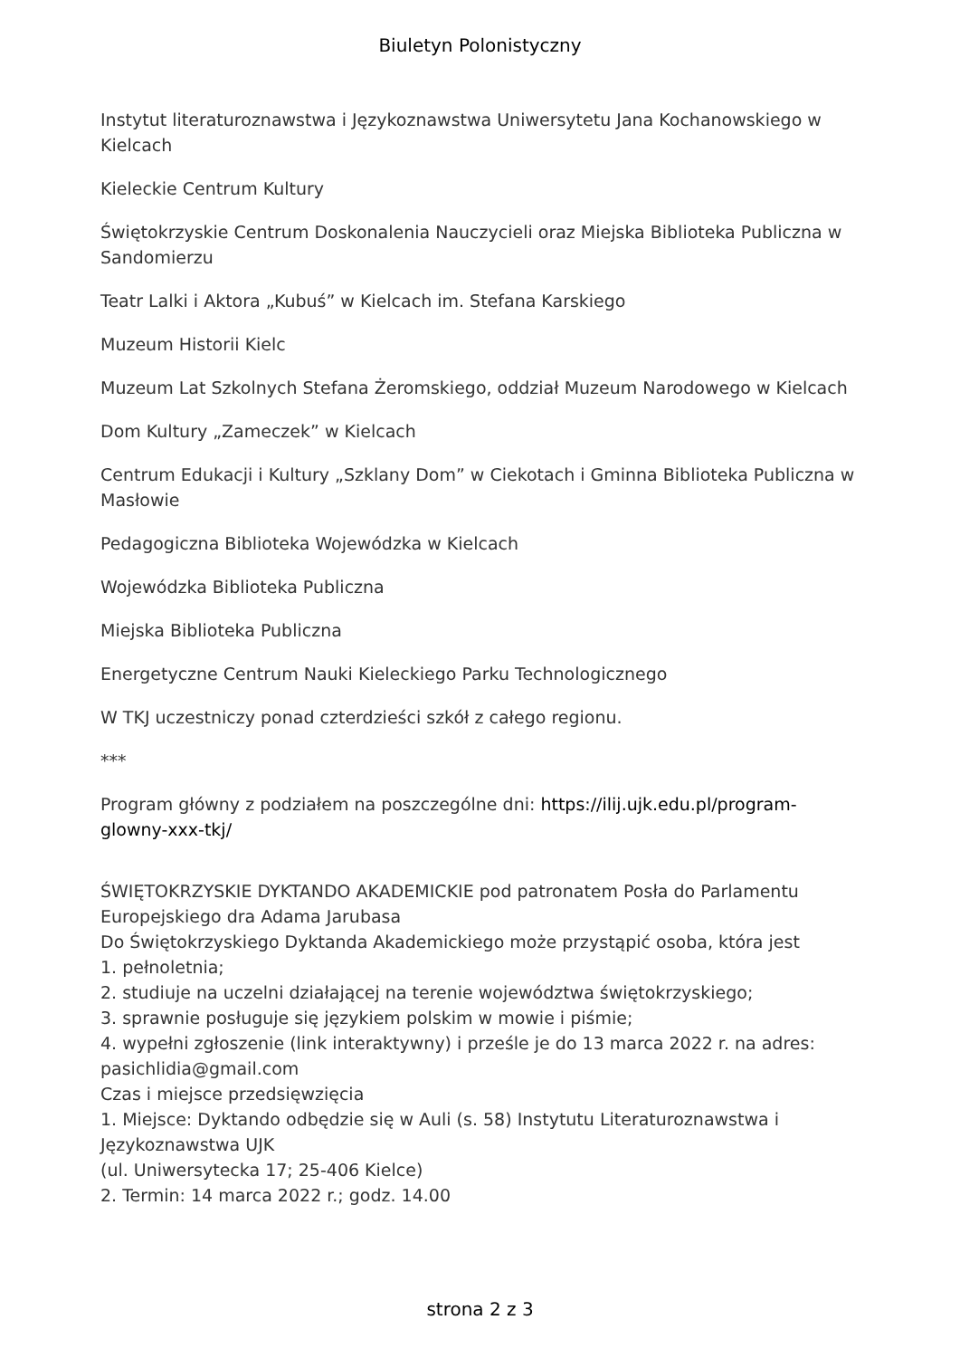Biuletyn Polonistyczny
Instytut literaturoznawstwa i Językoznawstwa Uniwersytetu Jana Kochanowskiego w Kielcach
Kieleckie Centrum Kultury
Świętokrzyskie Centrum Doskonalenia Nauczycieli oraz Miejska Biblioteka Publiczna w Sandomierzu
Teatr Lalki i Aktora „Kubuś” w Kielcach im. Stefana Karskiego
Muzeum Historii Kielc
Muzeum Lat Szkolnych Stefana Żeromskiego, oddział Muzeum Narodowego w Kielcach
Dom Kultury „Zameczek” w Kielcach
Centrum Edukacji i Kultury „Szklany Dom” w Ciekotach i Gminna Biblioteka Publiczna w Masłowie
Pedagogiczna Biblioteka Wojewódzka w Kielcach
Wojewódzka Biblioteka Publiczna
Miejska Biblioteka Publiczna
Energetyczne Centrum Nauki Kieleckiego Parku Technologicznego
W TKJ uczestniczy ponad czterdzieści szkół z całego regionu.
***
Program główny z podziałem na poszczególne dni: https://ilij.ujk.edu.pl/program-glowny-xxx-tkj/
ŚWIĘTOKRZYSKIE DYKTANDO AKADEMICKIE pod patronatem Posła do Parlamentu Europejskiego dra Adama Jarubasa
Do Świętokrzyskiego Dyktanda Akademickiego może przystąpić osoba, która jest
1. pełnoletnia;
2. studiuje na uczelni działającej na terenie województwa świętokrzyskiego;
3. sprawnie posługuje się językiem polskim w mowie i piśmie;
4. wypełni zgłoszenie (link interaktywny) i prześle je do 13 marca 2022 r. na adres: pasichlidia@gmail.com
Czas i miejsce przedsięwzięcia
1. Miejsce: Dyktando odbędzie się w Auli (s. 58) Instytutu Literaturoznawstwa i Językoznawstwa UJK
(ul. Uniwersytecka 17; 25-406 Kielce)
2. Termin: 14 marca 2022 r.; godz. 14.00
strona 2 z 3